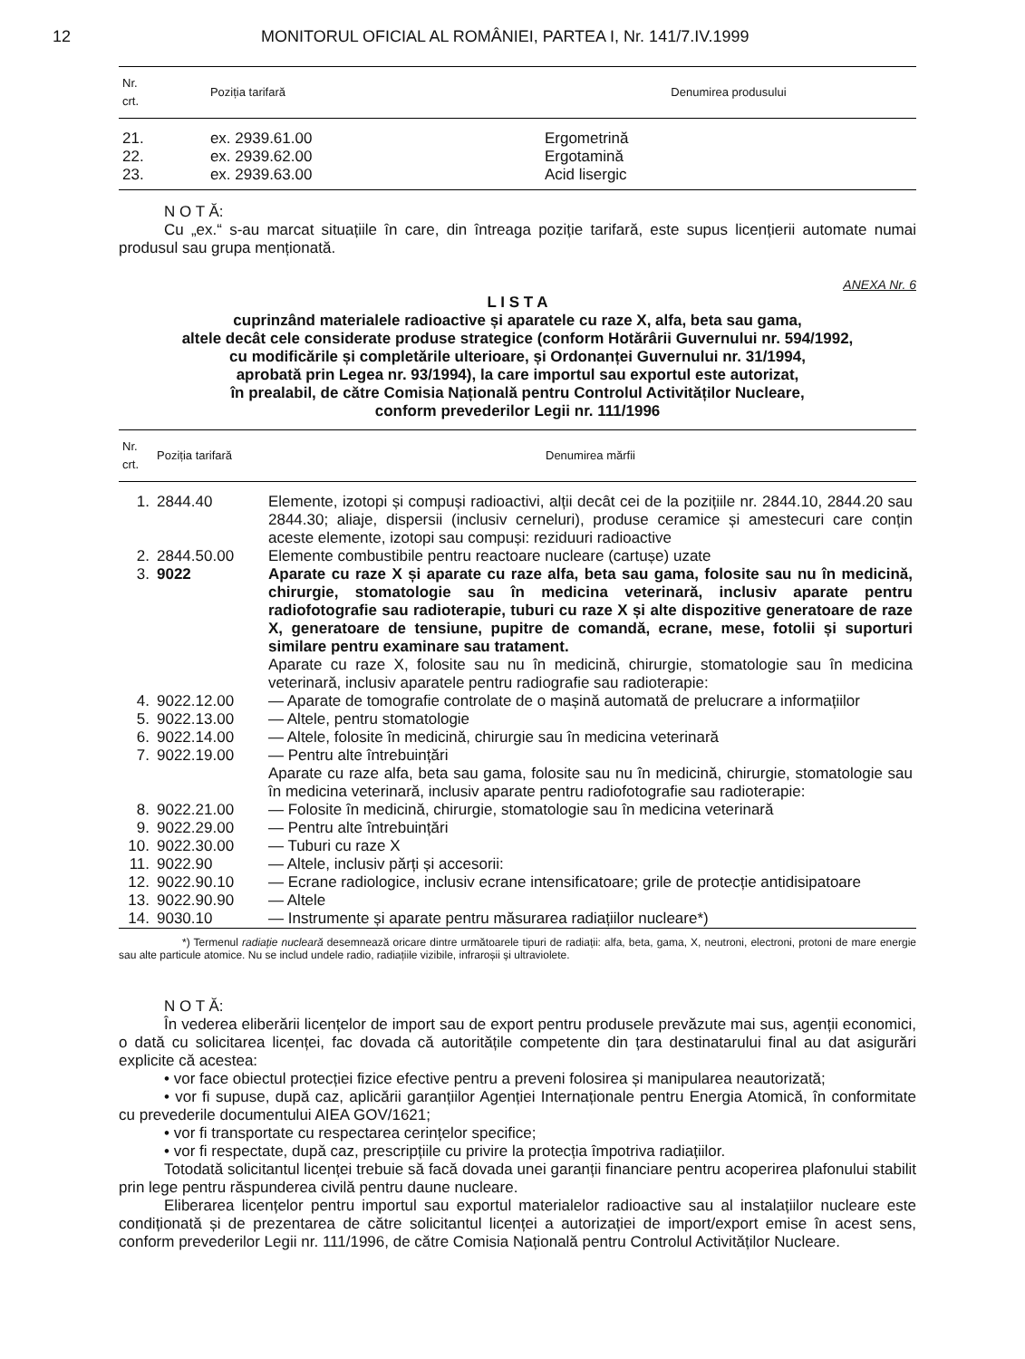12 MONITORUL OFICIAL AL ROMÂNIEI, PARTEA I, Nr. 141/7.IV.1999
| Nr. crt. | Poziția tarifară | Denumirea produsului |
| --- | --- | --- |
| 21. | ex. 2939.61.00 | Ergometrină |
| 22. | ex. 2939.62.00 | Ergotamină |
| 23. | ex. 2939.63.00 | Acid lisergic |
N O T Ă:
Cu „ex.“ s-au marcat situațiile în care, din întreaga poziție tarifară, este supus licențierii automate numai produsul sau grupa menționată.
ANEXA Nr. 6
L I S T A
cuprinzând materialele radioactive și aparatele cu raze X, alfa, beta sau gama,
altele decât cele considerate produse strategice (conform Hotărârii Guvernului nr. 594/1992,
cu modificările și completările ulterioare, și Ordonanței Guvernului nr. 31/1994,
aprobată prin Legea nr. 93/1994), la care importul sau exportul este autorizat,
în prealabil, de către Comisia Națională pentru Controlul Activităților Nucleare,
conform prevederilor Legii nr. 111/1996
| Nr. crt. | Poziția tarifară | Denumirea mărfii |
| --- | --- | --- |
| 1. | 2844.40 | Elemente, izotopi și compuși radioactivi, alții decât cei de la pozițiile nr. 2844.10, 2844.20 sau 2844.30; aliaje, dispersii (inclusiv cerneluri), produse ceramice și amestecuri care conțin aceste elemente, izotopi sau compuși: reziduuri radioactive |
| 2. | 2844.50.00 | Elemente combustibile pentru reactoare nucleare (cartușe) uzate |
| 3. | 9022 | Aparate cu raze X și aparate cu raze alfa, beta sau gama, folosite sau nu în medicină, chirurgie, stomatologie sau în medicina veterinară, inclusiv aparate pentru radiofotografie sau radioterapie, tuburi cu raze X și alte dispozitive generatoare de raze X, generatoare de tensiune, pupitre de comandă, ecrane, mese, fotolii și suporturi similare pentru examinare sau tratament. Aparate cu raze X, folosite sau nu în medicină, chirurgie, stomatologie sau în medicina veterinară, inclusiv aparatele pentru radiografie sau radioterapie: |
| 4. | 9022.12.00 | — Aparate de tomografie controlate de o mașină automată de prelucrare a informațiilor |
| 5. | 9022.13.00 | — Altele, pentru stomatologie |
| 6. | 9022.14.00 | — Altele, folosite în medicină, chirurgie sau în medicina veterinară |
| 7. | 9022.19.00 | — Pentru alte întrebuințări Aparate cu raze alfa, beta sau gama, folosite sau nu în medicină, chirurgie, stomatologie sau în medicina veterinară, inclusiv aparate pentru radiofotografie sau radioterapie: |
| 8. | 9022.21.00 | — Folosite în medicină, chirurgie, stomatologie sau în medicina veterinară |
| 9. | 9022.29.00 | — Pentru alte întrebuințări |
| 10. | 9022.30.00 | — Tuburi cu raze X |
| 11. | 9022.90 | — Altele, inclusiv părți și accesorii: |
| 12. | 9022.90.10 | — Ecrane radiologice, inclusiv ecrane intensificatoare; grile de protecție antidisipatoare |
| 13. | 9022.90.90 | — Altele |
| 14. | 9030.10 | — Instrumente și aparate pentru măsurarea radiațiilor nucleare*) |
*) Termenul radiație nucleară desemnează oricare dintre următoarele tipuri de radiații: alfa, beta, gama, X, neutroni, electroni, protoni de mare energie sau alte particule atomice. Nu se includ undele radio, radiațiile vizibile, infraroșii și ultraviolete.
N O T Ă:
În vederea eliberării licențelor de import sau de export pentru produsele prevăzute mai sus, agenții economici, o dată cu solicitarea licenței, fac dovada că autoritățile competente din țara destinatarului final au dat asigurări explicite că acestea:
• vor face obiectul protecției fizice efective pentru a preveni folosirea și manipularea neautorizată;
• vor fi supuse, după caz, aplicării garanțiilor Agenției Internaționale pentru Energia Atomică, în conformitate cu prevederile documentului AIEA GOV/1621;
• vor fi transportate cu respectarea cerințelor specifice;
• vor fi respectate, după caz, prescripțiile cu privire la protecția împotriva radiațiilor.
Totodată solicitantul licenței trebuie să facă dovada unei garanții financiare pentru acoperirea plafonului stabilit prin lege pentru răspunderea civilă pentru daune nucleare.
Eliberarea licențelor pentru importul sau exportul materialelor radioactive sau al instalațiilor nucleare este condiționată și de prezentarea de către solicitantul licenței a autorizației de import/export emise în acest sens, conform prevederilor Legii nr. 111/1996, de către Comisia Națională pentru Controlul Activităților Nucleare.